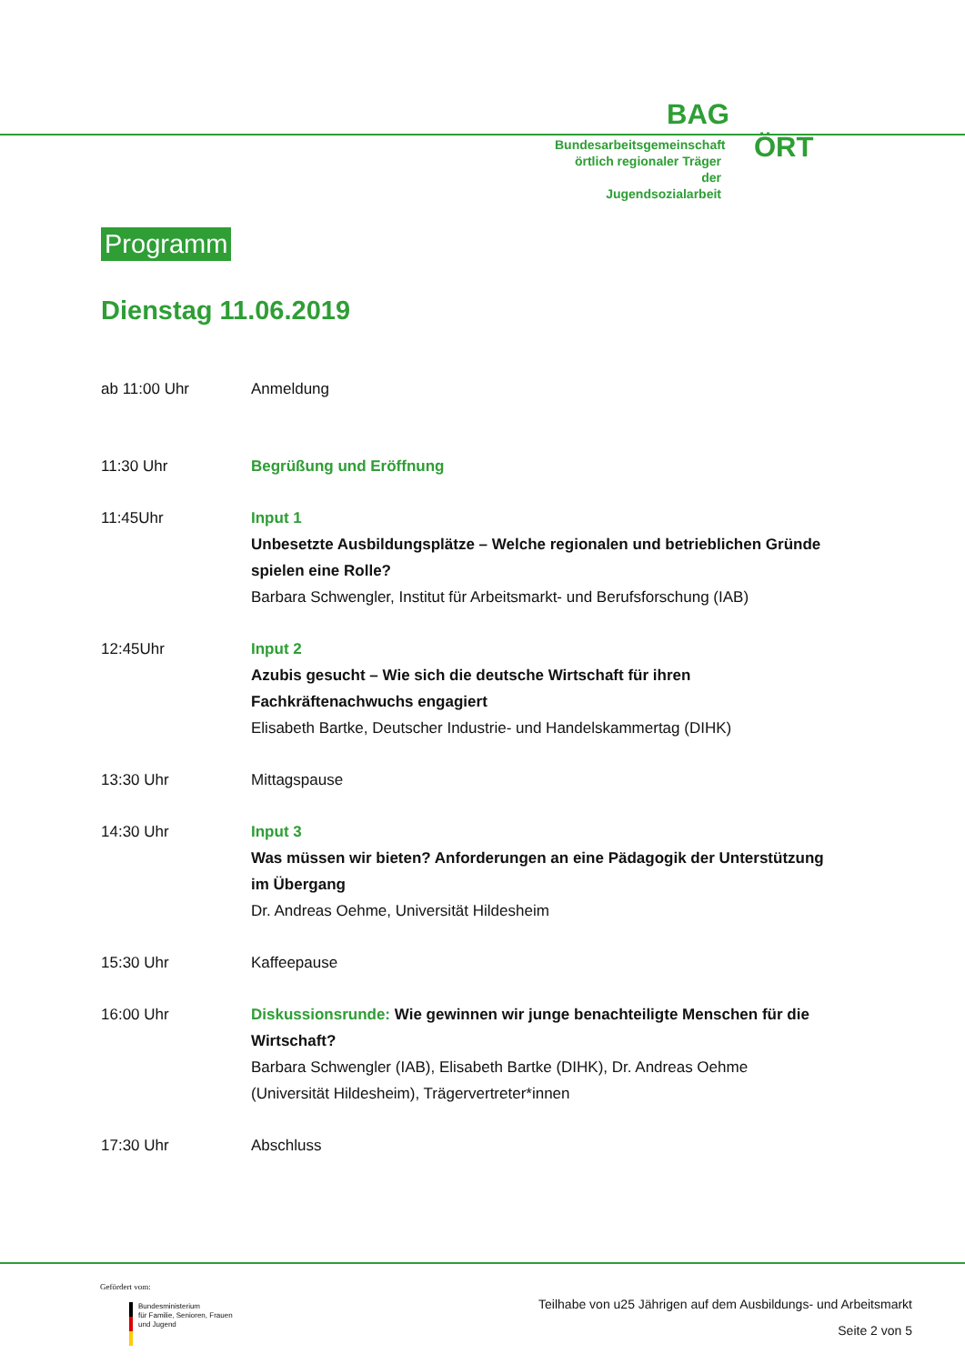BAG
Bundesarbeitsgemeinschaft
örtlich regionaler Träger der
Jugendsozialarbeit
ÖRT
Programm
Dienstag 11.06.2019
| ab 11:00 Uhr | Anmeldung |
| 11:30 Uhr | Begrüßung und Eröffnung |
| 11:45Uhr | Input 1 Unbesetzte Ausbildungsplätze – Welche regionalen und betrieblichen Gründe spielen eine Rolle? Barbara Schwengler, Institut für Arbeitsmarkt- und Berufsforschung (IAB) |
| 12:45Uhr | Input 2 Azubis gesucht – Wie sich die deutsche Wirtschaft für ihren Fachkräftenachwuchs engagiert Elisabeth Bartke, Deutscher Industrie- und Handelskammertag (DIHK) |
| 13:30 Uhr | Mittagspause |
| 14:30 Uhr | Input 3 Was müssen wir bieten? Anforderungen an eine Pädagogik der Unterstützung im Übergang Dr. Andreas Oehme, Universität Hildesheim |
| 15:30 Uhr | Kaffeepause |
| 16:00 Uhr | Diskussionsrunde: Wie gewinnen wir junge benachteiligte Menschen für die Wirtschaft? Barbara Schwengler (IAB), Elisabeth Bartke (DIHK), Dr. Andreas Oehme (Universität Hildesheim), Trägervertreter*innen |
| 17:30 Uhr | Abschluss |
Gefördert vom:
Bundesministerium
für Familie, Senioren, Frauen
und Jugend
Teilhabe von u25 Jährigen auf dem Ausbildungs- und Arbeitsmarkt
Seite 2 von 5